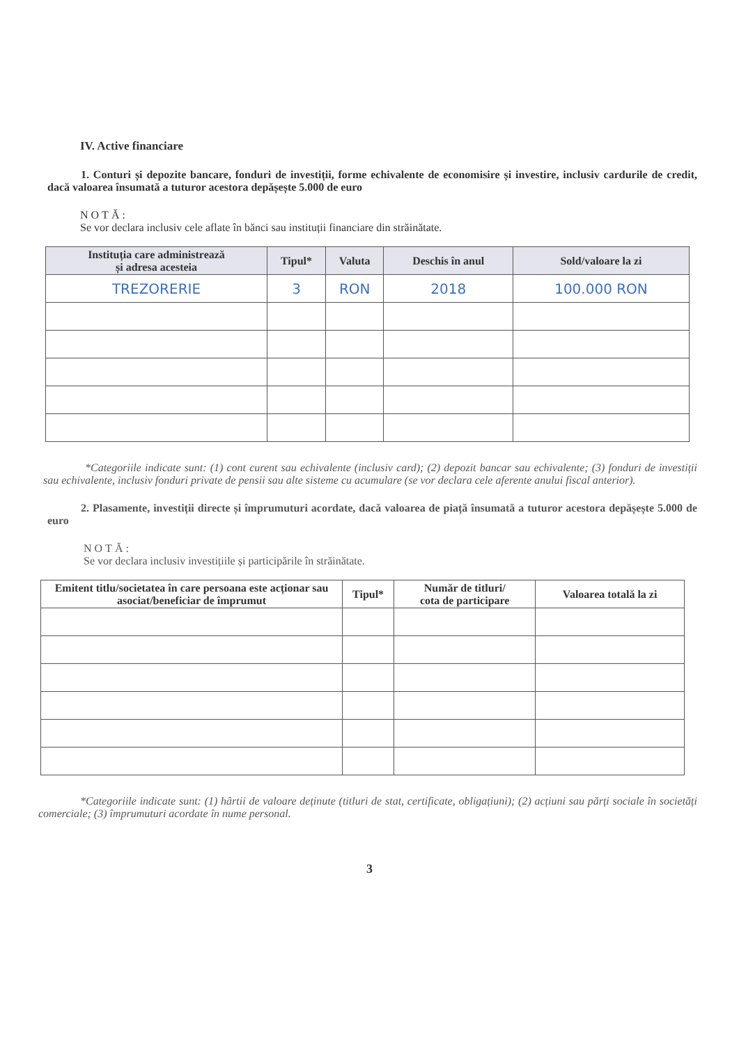IV. Active financiare
1. Conturi și depozite bancare, fonduri de investiții, forme echivalente de economisire și investire, inclusiv cardurile de credit, dacă valoarea însumată a tuturor acestora depășește 5.000 de euro
NOTĂ:
Se vor declara inclusiv cele aflate în bănci sau instituții financiare din străinătate.
| Instituția care administrează și adresa acesteia | Tipul* | Valuta | Deschis în anul | Sold/valoare la zi |
| --- | --- | --- | --- | --- |
| TREZORERIE | 3 | RON | 2018 | 100.000 RON |
*Categoriile indicate sunt: (1) cont curent sau echivalente (inclusiv card); (2) depozit bancar sau echivalente; (3) fonduri de investiții sau echivalente, inclusiv fonduri private de pensii sau alte sisteme cu acumulare (se vor declara cele aferente anului fiscal anterior).
2. Plasamente, investiții directe și împrumuturi acordate, dacă valoarea de piață însumată a tuturor acestora depășește 5.000 de euro
NOTĂ:
Se vor declara inclusiv investițiile și participările în străinătate.
| Emitent titlu/societatea în care persoana este acționar sau asociat/beneficiar de împrumut | Tipul* | Număr de titluri/ cota de participare | Valoarea totală la zi |
| --- | --- | --- | --- |
*Categoriile indicate sunt: (1) hârtii de valoare deținute (titluri de stat, certificate, obligațiuni); (2) acțiuni sau părți sociale în societăți comerciale; (3) împrumuturi acordate în nume personal.
3